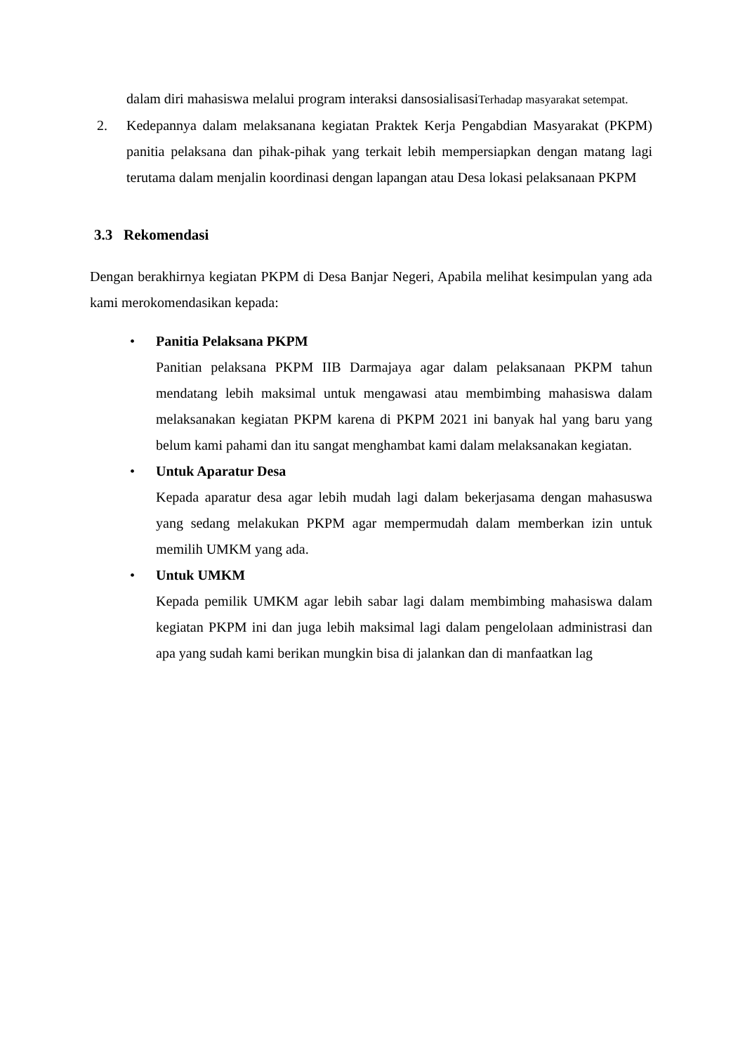dalam diri mahasiswa melalui program interaksi dansosialisasiTerhadap masyarakat setempat.
2. Kedepannya dalam melaksanana kegiatan Praktek Kerja Pengabdian Masyarakat (PKPM) panitia pelaksana dan pihak-pihak yang terkait lebih mempersiapkan dengan matang lagi terutama dalam menjalin koordinasi dengan lapangan atau Desa lokasi pelaksanaan PKPM
3.3 Rekomendasi
Dengan berakhirnya kegiatan PKPM di Desa Banjar Negeri, Apabila melihat kesimpulan yang ada kami merokomendasikan kepada:
• Panitia Pelaksana PKPM
Panitian pelaksana PKPM IIB Darmajaya agar dalam pelaksanaan PKPM tahun mendatang lebih maksimal untuk mengawasi atau membimbing mahasiswa dalam melaksanakan kegiatan PKPM karena di PKPM 2021 ini banyak hal yang baru yang belum kami pahami dan itu sangat menghambat kami dalam melaksanakan kegiatan.
• Untuk Aparatur Desa
Kepada aparatur desa agar lebih mudah lagi dalam bekerjasama dengan mahasuswa yang sedang melakukan PKPM agar mempermudah dalam memberkan izin untuk memilih UMKM yang ada.
• Untuk UMKM
Kepada pemilik UMKM agar lebih sabar lagi dalam membimbing mahasiswa dalam kegiatan PKPM ini dan juga lebih maksimal lagi dalam pengelolaan administrasi dan apa yang sudah kami berikan mungkin bisa di jalankan dan di manfaatkan lag